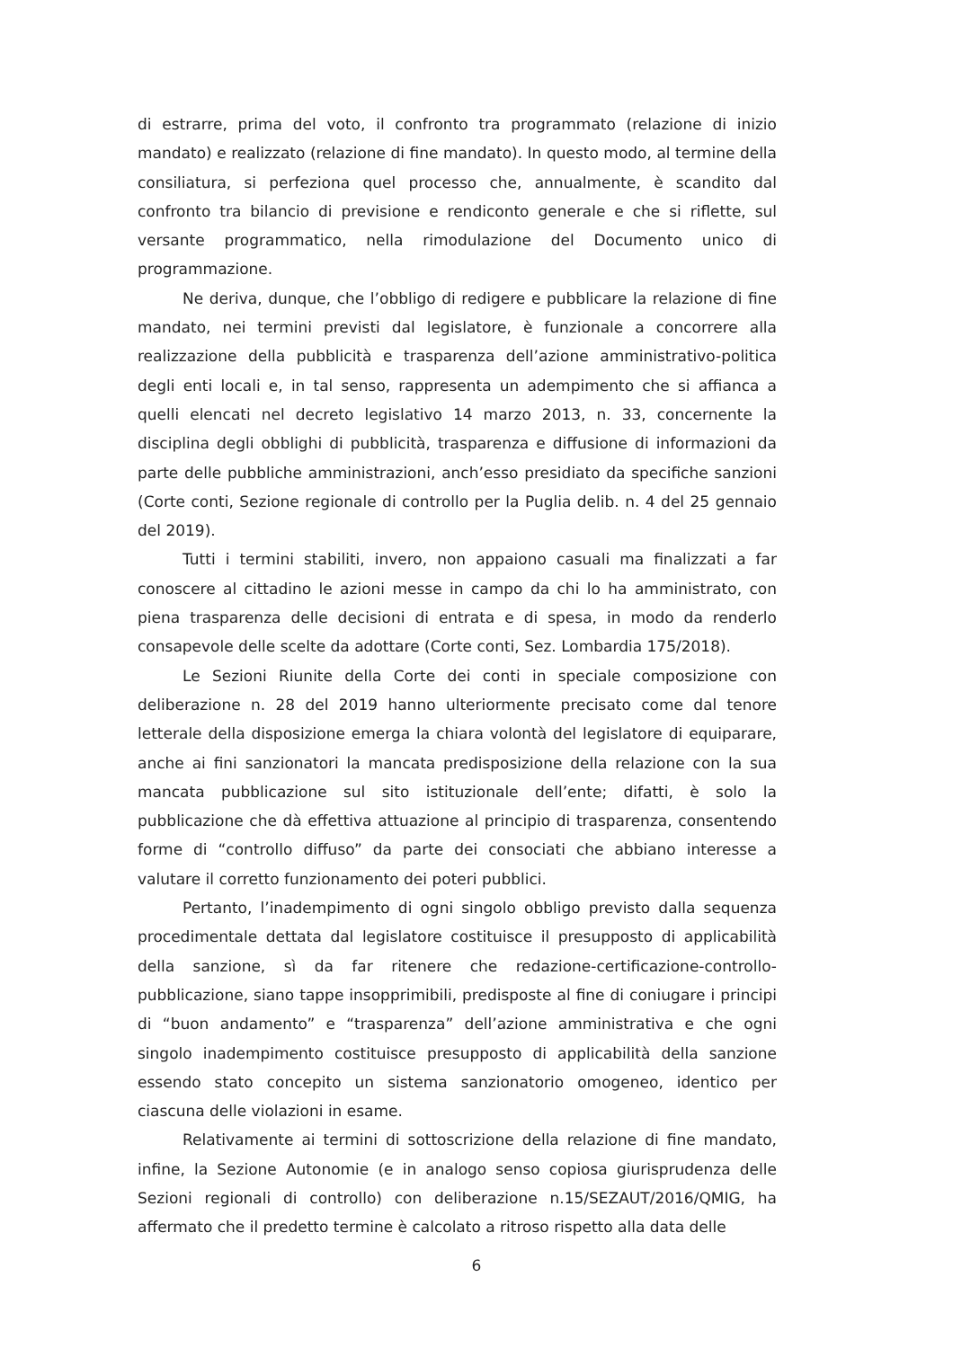di estrarre, prima del voto, il confronto tra programmato (relazione di inizio mandato) e realizzato (relazione di fine mandato). In questo modo, al termine della consiliatura, si perfeziona quel processo che, annualmente, è scandito dal confronto tra bilancio di previsione e rendiconto generale e che si riflette, sul versante programmatico, nella rimodulazione del Documento unico di programmazione.
Ne deriva, dunque, che l’obbligo di redigere e pubblicare la relazione di fine mandato, nei termini previsti dal legislatore, è funzionale a concorrere alla realizzazione della pubblicità e trasparenza dell’azione amministrativo-politica degli enti locali e, in tal senso, rappresenta un adempimento che si affianca a quelli elencati nel decreto legislativo 14 marzo 2013, n. 33, concernente la disciplina degli obblighi di pubblicità, trasparenza e diffusione di informazioni da parte delle pubbliche amministrazioni, anch’esso presidiato da specifiche sanzioni (Corte conti, Sezione regionale di controllo per la Puglia delib. n. 4 del 25 gennaio del 2019).
Tutti i termini stabiliti, invero, non appaiono casuali ma finalizzati a far conoscere al cittadino le azioni messe in campo da chi lo ha amministrato, con piena trasparenza delle decisioni di entrata e di spesa, in modo da renderlo consapevole delle scelte da adottare (Corte conti, Sez. Lombardia 175/2018).
Le Sezioni Riunite della Corte dei conti in speciale composizione con deliberazione n. 28 del 2019 hanno ulteriormente precisato come dal tenore letterale della disposizione emerga la chiara volontà del legislatore di equiparare, anche ai fini sanzionatori la mancata predisposizione della relazione con la sua mancata pubblicazione sul sito istituzionale dell’ente; difatti, è solo la pubblicazione che dà effettiva attuazione al principio di trasparenza, consentendo forme di “controllo diffuso” da parte dei consociati che abbiano interesse a valutare il corretto funzionamento dei poteri pubblici.
Pertanto, l’inadempimento di ogni singolo obbligo previsto dalla sequenza procedimentale dettata dal legislatore costituisce il presupposto di applicabilità della sanzione, sì da far ritenere che redazione-certificazione-controllo-pubblicazione, siano tappe insopprimibili, predisposte al fine di coniugare i principi di “buon andamento” e “trasparenza” dell’azione amministrativa e che ogni singolo inadempimento costituisce presupposto di applicabilità della sanzione essendo stato concepito un sistema sanzionatorio omogeneo, identico per ciascuna delle violazioni in esame.
Relativamente ai termini di sottoscrizione della relazione di fine mandato, infine, la Sezione Autonomie (e in analogo senso copiosa giurisprudenza delle Sezioni regionali di controllo) con deliberazione n.15/SEZAUT/2016/QMIG, ha affermato che il predetto termine è calcolato a ritroso rispetto alla data delle
6